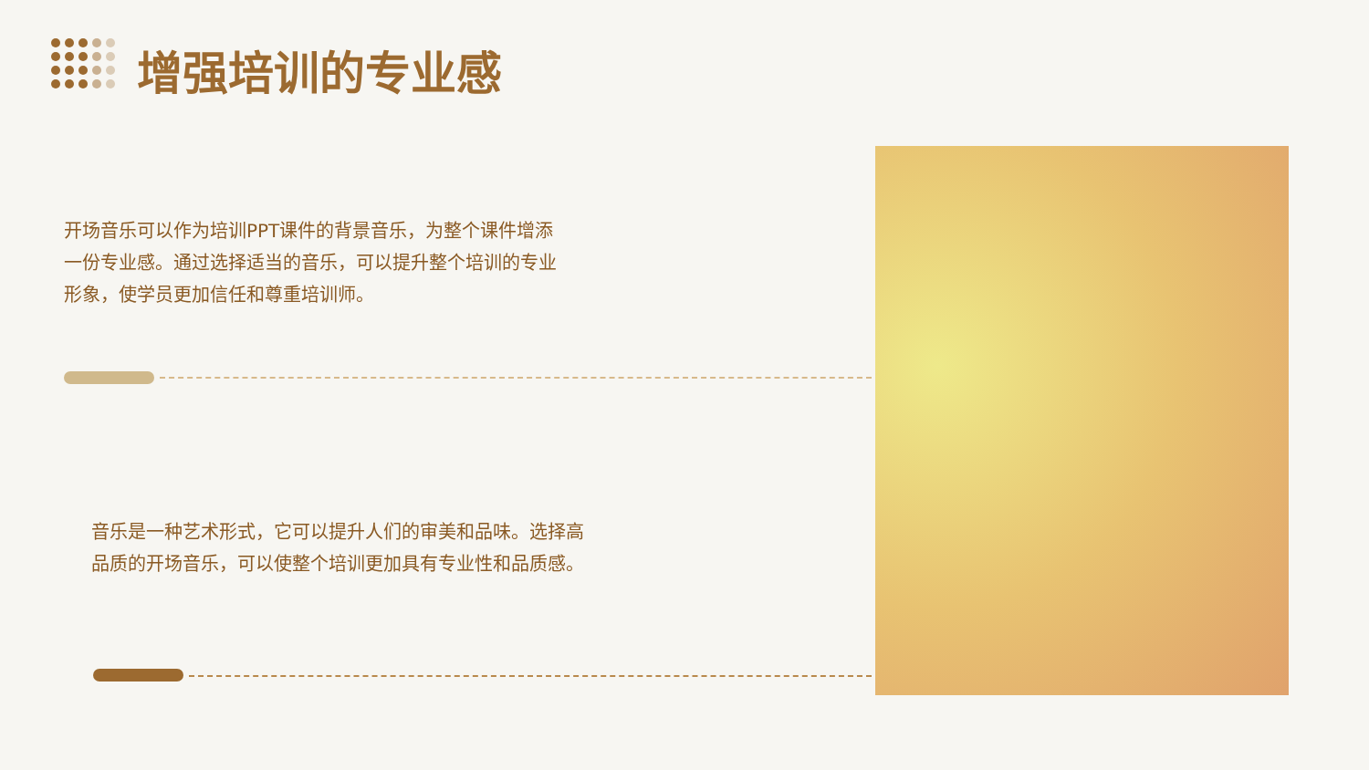增强培训的专业感
开场音乐可以作为培训PPT课件的背景音乐，为整个课件增添一份专业感。通过选择适当的音乐，可以提升整个培训的专业形象，使学员更加信任和尊重培训师。
音乐是一种艺术形式，它可以提升人们的审美和品味。选择高品质的开场音乐，可以使整个培训更加具有专业性和品质感。